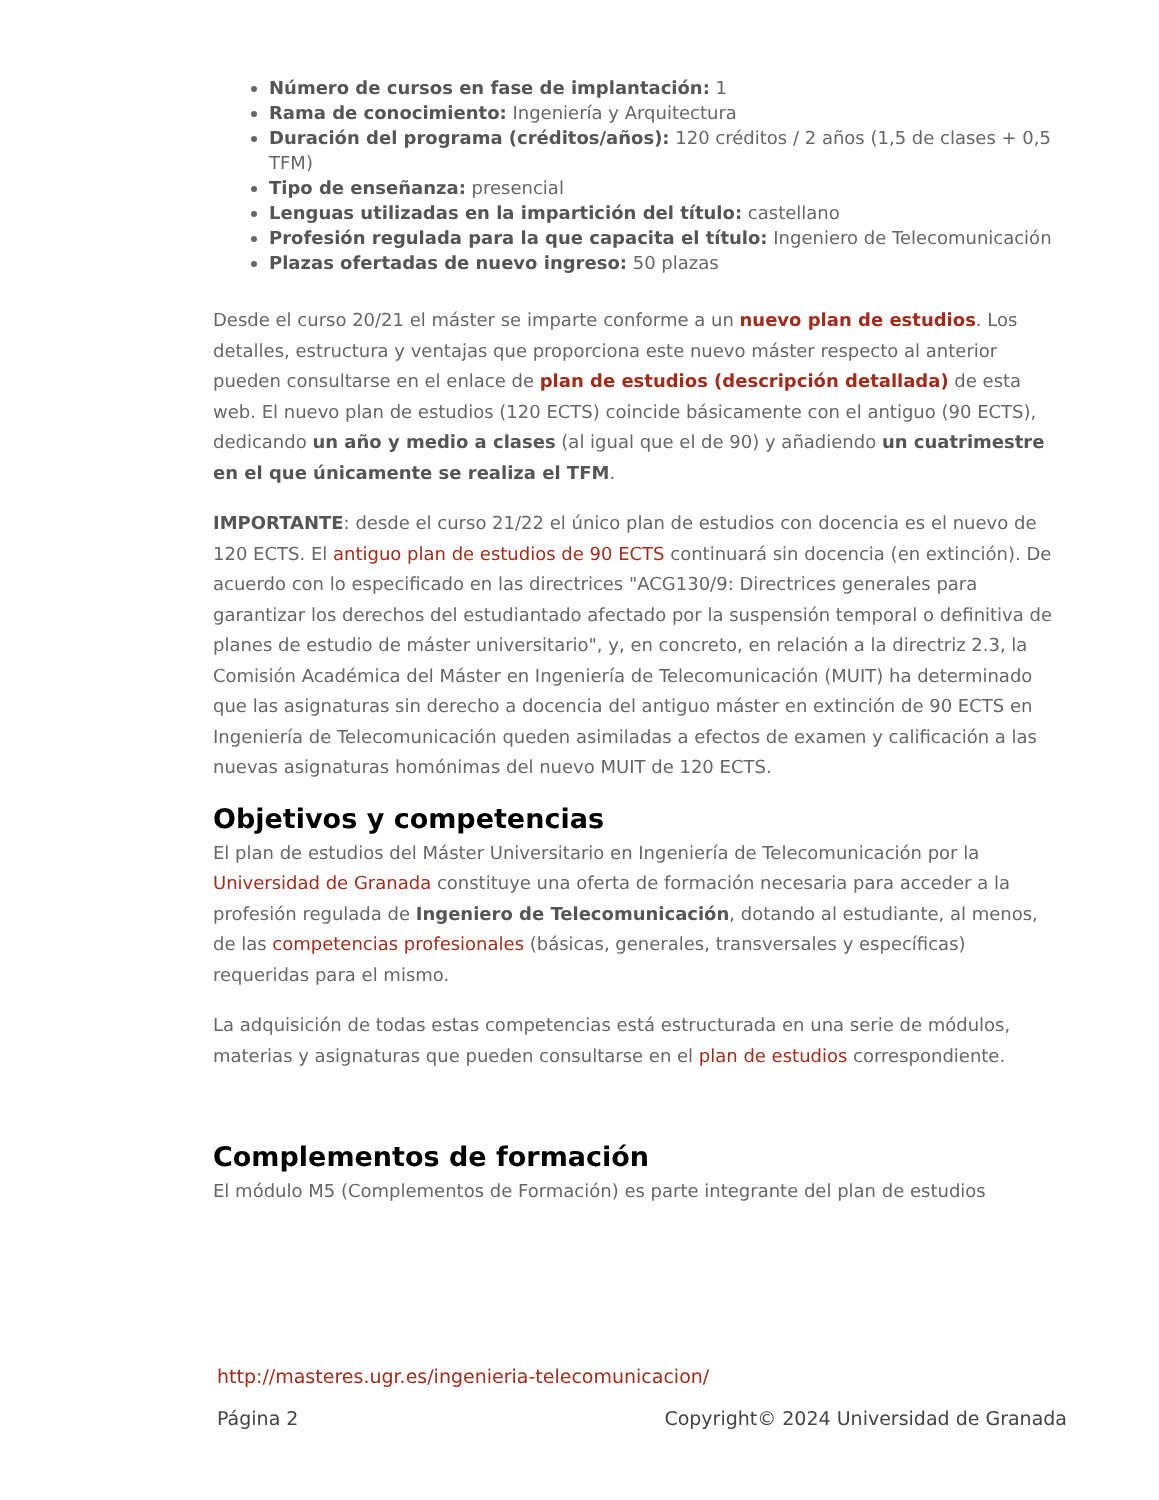Número de cursos en fase de implantación: 1
Rama de conocimiento: Ingeniería y Arquitectura
Duración del programa (créditos/años): 120 créditos / 2 años (1,5 de clases + 0,5 TFM)
Tipo de enseñanza: presencial
Lenguas utilizadas en la impartición del título: castellano
Profesión regulada para la que capacita el título: Ingeniero de Telecomunicación
Plazas ofertadas de nuevo ingreso: 50 plazas
Desde el curso 20/21 el máster se imparte conforme a un nuevo plan de estudios. Los detalles, estructura y ventajas que proporciona este nuevo máster respecto al anterior pueden consultarse en el enlace de plan de estudios (descripción detallada) de esta web. El nuevo plan de estudios (120 ECTS) coincide básicamente con el antiguo (90 ECTS), dedicando un año y medio a clases (al igual que el de 90) y añadiendo un cuatrimestre en el que únicamente se realiza el TFM.
IMPORTANTE: desde el curso 21/22 el único plan de estudios con docencia es el nuevo de 120 ECTS. El antiguo plan de estudios de 90 ECTS continuará sin docencia (en extinción). De acuerdo con lo especificado en las directrices "ACG130/9: Directrices generales para garantizar los derechos del estudiantado afectado por la suspensión temporal o definitiva de planes de estudio de máster universitario", y, en concreto, en relación a la directriz 2.3, la Comisión Académica del Máster en Ingeniería de Telecomunicación (MUIT) ha determinado que las asignaturas sin derecho a docencia del antiguo máster en extinción de 90 ECTS en Ingeniería de Telecomunicación queden asimiladas a efectos de examen y calificación a las nuevas asignaturas homónimas del nuevo MUIT de 120 ECTS.
Objetivos y competencias
El plan de estudios del Máster Universitario en Ingeniería de Telecomunicación por la Universidad de Granada constituye una oferta de formación necesaria para acceder a la profesión regulada de Ingeniero de Telecomunicación, dotando al estudiante, al menos, de las competencias profesionales (básicas, generales, transversales y específicas) requeridas para el mismo.
La adquisición de todas estas competencias está estructurada en una serie de módulos, materias y asignaturas que pueden consultarse en el plan de estudios correspondiente.
Complementos de formación
El módulo M5 (Complementos de Formación) es parte integrante del plan de estudios
http://masteres.ugr.es/ingenieria-telecomunicacion/
Página 2 Copyright© 2024 Universidad de Granada